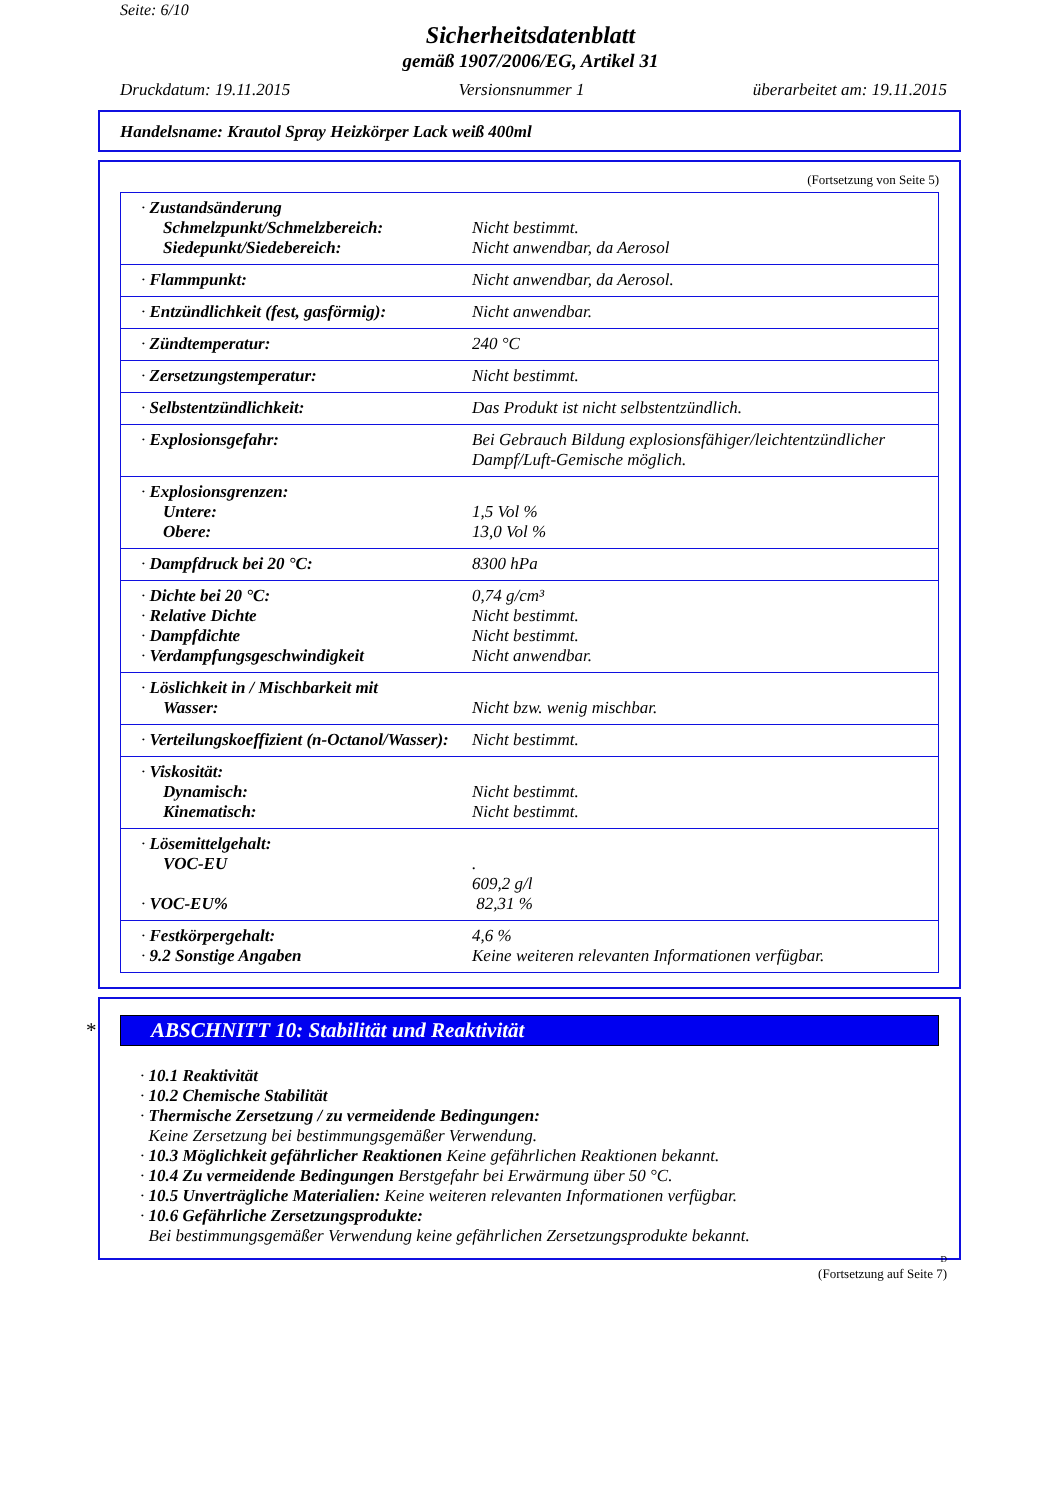Seite: 6/10
Sicherheitsdatenblatt
gemäß 1907/2006/EG, Artikel 31
Druckdatum: 19.11.2015 Versionsnummer 1 überarbeitet am: 19.11.2015
Handelsname: Krautol Spray Heizkörper Lack weiß 400ml
(Fortsetzung von Seite 5)
| · Zustandsänderung Schmelzpunkt/Schmelzbereich: Siedepunkt/Siedebereich: | Nicht bestimmt. Nicht anwendbar, da Aerosol |
| · Flammpunkt: | Nicht anwendbar, da Aerosol. |
| · Entzündlichkeit (fest, gasförmig): | Nicht anwendbar. |
| · Zündtemperatur: | 240 °C |
| · Zersetzungstemperatur: | Nicht bestimmt. |
| · Selbstentzündlichkeit: | Das Produkt ist nicht selbstentzündlich. |
| · Explosionsgefahr: | Bei Gebrauch Bildung explosionsfähiger/leichtentzündlicher Dampf/Luft-Gemische möglich. |
| · Explosionsgrenzen: Untere: Obere: | 1,5 Vol % 13,0 Vol % |
| · Dampfdruck bei 20 °C: | 8300 hPa |
| · Dichte bei 20 °C: · Relative Dichte · Dampfdichte · Verdampfungsgeschwindigkeit | 0,74 g/cm³ Nicht bestimmt. Nicht bestimmt. Nicht anwendbar. |
| · Löslichkeit in / Mischbarkeit mit Wasser: | Nicht bzw. wenig mischbar. |
| · Verteilungskoeffizient (n-Octanol/Wasser): | Nicht bestimmt. |
| · Viskosität: Dynamisch: Kinematisch: | Nicht bestimmt. Nicht bestimmt. |
| · Lösemittelgehalt: VOC-EU · VOC-EU% | . 609,2 g/l 82,31 % |
| · Festkörpergehalt: · 9.2 Sonstige Angaben | 4,6 % Keine weiteren relevanten Informationen verfügbar. |
* ABSCHNITT 10: Stabilität und Reaktivität
· 10.1 Reaktivität
· 10.2 Chemische Stabilität
· Thermische Zersetzung / zu vermeidende Bedingungen:
Keine Zersetzung bei bestimmungsgemäßer Verwendung.
· 10.3 Möglichkeit gefährlicher Reaktionen Keine gefährlichen Reaktionen bekannt.
· 10.4 Zu vermeidende Bedingungen Berstgefahr bei Erwärmung über 50 °C.
· 10.5 Unverträgliche Materialien: Keine weiteren relevanten Informationen verfügbar.
· 10.6 Gefährliche Zersetzungsprodukte:
Bei bestimmungsgemäßer Verwendung keine gefährlichen Zersetzungsprodukte bekannt.
D
(Fortsetzung auf Seite 7)